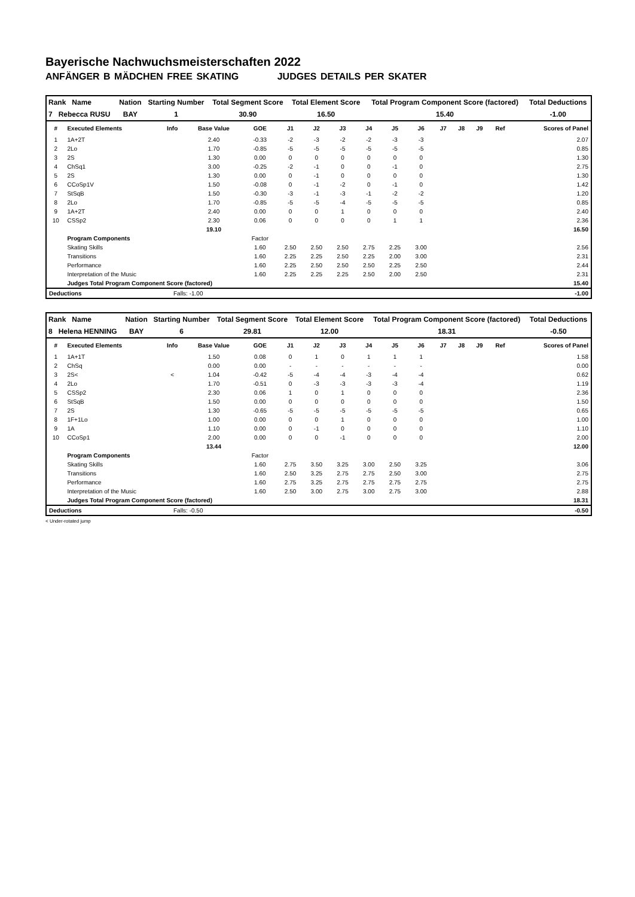Bayerische Nachwuchsmeisterschaften 2022
ANFÄNGER B MÄDCHEN FREE SKATING JUDGES DETAILS PER SKATER
| Rank Name | Nation | Starting Number | Total Segment Score | Total Element Score | Total Program Component Score (factored) | Total Deductions |
| 7 Rebecca RUSU | BAY | 1 | 30.90 | 16.50 | 15.40 | -1.00 |
| # | Executed Elements | Info | Base Value | GOE | J1 | J2 | J3 | J4 | J5 | J6 | J7 | J8 | J9 | Ref | Scores of Panel |
| --- | --- | --- | --- | --- | --- | --- | --- | --- | --- | --- | --- | --- | --- | --- | --- |
| 1 | 1A+2T | | 2.40 | -0.33 | -2 | -3 | -2 | -2 | -3 | -3 | | | | | 2.07 |
| 2 | 2Lo | | 1.70 | -0.85 | -5 | -5 | -5 | -5 | -5 | -5 | | | | | 0.85 |
| 3 | 2S | | 1.30 | 0.00 | 0 | 0 | 0 | 0 | 0 | 0 | | | | | 1.30 |
| 4 | ChSq1 | | 3.00 | -0.25 | -2 | -1 | 0 | 0 | -1 | 0 | | | | | 2.75 |
| 5 | 2S | | 1.30 | 0.00 | 0 | -1 | 0 | 0 | 0 | 0 | | | | | 1.30 |
| 6 | CCoSp1V | | 1.50 | -0.08 | 0 | -1 | -2 | 0 | -1 | 0 | | | | | 1.42 |
| 7 | StSqB | | 1.50 | -0.30 | -3 | -1 | -3 | -1 | -2 | -2 | | | | | 1.20 |
| 8 | 2Lo | | 1.70 | -0.85 | -5 | -5 | -4 | -5 | -5 | -5 | | | | | 0.85 |
| 9 | 1A+2T | | 2.40 | 0.00 | 0 | 0 | 1 | 0 | 0 | 0 | | | | | 2.40 |
| 10 | CSSp2 | | 2.30 | 0.06 | 0 | 0 | 0 | 0 | 1 | 1 | | | | | 2.36 |
| | | | 19.10 | | | | | | | | | | | | 16.50 |
| | Program Components | | | Factor | | | | | | | | | | | |
| | Skating Skills | | | 1.60 | 2.50 | 2.50 | 2.50 | 2.75 | 2.25 | 3.00 | | | | | 2.56 |
| | Transitions | | | 1.60 | 2.25 | 2.25 | 2.50 | 2.25 | 2.00 | 3.00 | | | | | 2.31 |
| | Performance | | | 1.60 | 2.25 | 2.50 | 2.50 | 2.50 | 2.25 | 2.50 | | | | | 2.44 |
| | Interpretation of the Music | | | 1.60 | 2.25 | 2.25 | 2.25 | 2.50 | 2.00 | 2.50 | | | | | 2.31 |
| | Judges Total Program Component Score (factored) | | | | | | | | | | | | | | 15.40 |
| Deductions | Falls: -1.00 | -1.00 |
| Rank Name | Nation | Starting Number | Total Segment Score | Total Element Score | Total Program Component Score (factored) | Total Deductions |
| 8 Helena HENNING | BAY | 6 | 29.81 | 12.00 | 18.31 | -0.50 |
| # | Executed Elements | Info | Base Value | GOE | J1 | J2 | J3 | J4 | J5 | J6 | J7 | J8 | J9 | Ref | Scores of Panel |
| --- | --- | --- | --- | --- | --- | --- | --- | --- | --- | --- | --- | --- | --- | --- | --- |
| 1 | 1A+1T | | 1.50 | 0.08 | 0 | 1 | 0 | 1 | 1 | 1 | | | | | 1.58 |
| 2 | ChSq | | 0.00 | 0.00 | - | - | - | - | - | - | | | | | 0.00 |
| 3 | 2S< | < | 1.04 | -0.42 | -5 | -4 | -4 | -3 | -4 | -4 | | | | | 0.62 |
| 4 | 2Lo | | 1.70 | -0.51 | 0 | -3 | -3 | -3 | -3 | -4 | | | | | 1.19 |
| 5 | CSSp2 | | 2.30 | 0.06 | 1 | 0 | 1 | 0 | 0 | 0 | | | | | 2.36 |
| 6 | StSqB | | 1.50 | 0.00 | 0 | 0 | 0 | 0 | 0 | 0 | | | | | 1.50 |
| 7 | 2S | | 1.30 | -0.65 | -5 | -5 | -5 | -5 | -5 | -5 | | | | | 0.65 |
| 8 | 1F+1Lo | | 1.00 | 0.00 | 0 | 0 | 1 | 0 | 0 | 0 | | | | | 1.00 |
| 9 | 1A | | 1.10 | 0.00 | 0 | -1 | 0 | 0 | 0 | 0 | | | | | 1.10 |
| 10 | CCoSp1 | | 2.00 | 0.00 | 0 | 0 | -1 | 0 | 0 | 0 | | | | | 2.00 |
| | | | 13.44 | | | | | | | | | | | | 12.00 |
| | Program Components | | | Factor | | | | | | | | | | | |
| | Skating Skills | | | 1.60 | 2.75 | 3.50 | 3.25 | 3.00 | 2.50 | 3.25 | | | | | 3.06 |
| | Transitions | | | 1.60 | 2.50 | 3.25 | 2.75 | 2.75 | 2.50 | 3.00 | | | | | 2.75 |
| | Performance | | | 1.60 | 2.75 | 3.25 | 2.75 | 2.75 | 2.75 | 2.75 | | | | | 2.75 |
| | Interpretation of the Music | | | 1.60 | 2.50 | 3.00 | 2.75 | 3.00 | 2.75 | 3.00 | | | | | 2.88 |
| | Judges Total Program Component Score (factored) | | | | | | | | | | | | | | 18.31 |
| Deductions | Falls: -0.50 | -0.50 |
< Under-rotated jump